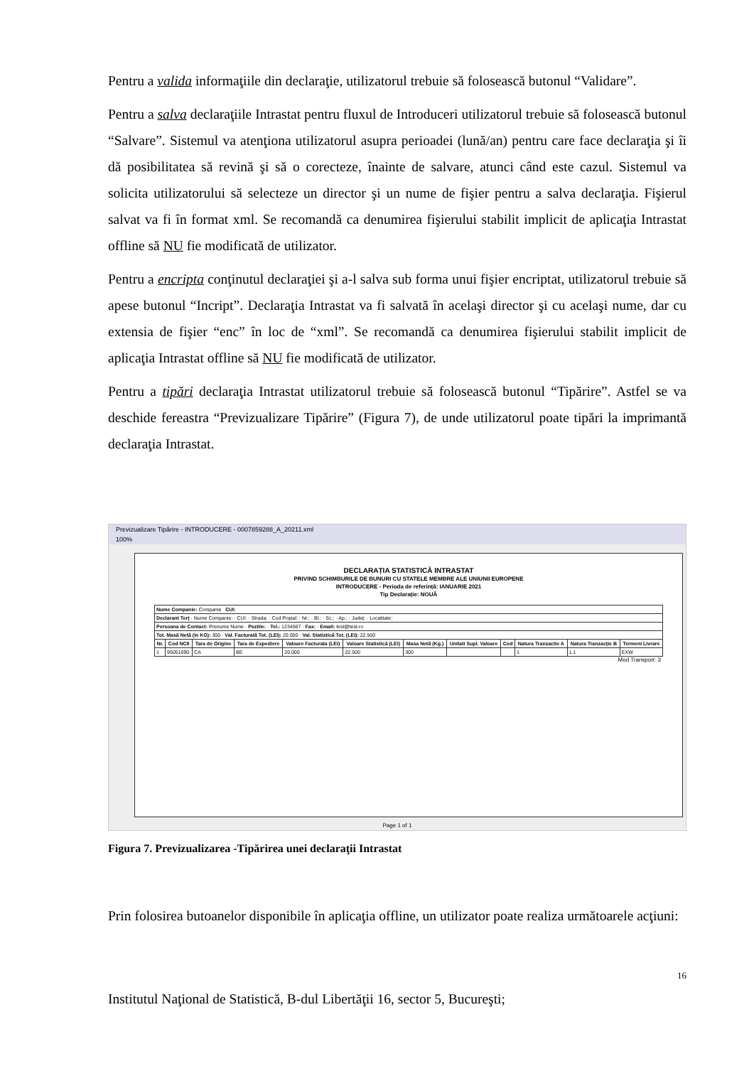Pentru a valida informaţiile din declaraţie, utilizatorul trebuie să folosească butonul “Validare”.
Pentru a salva declaraţiile Intrastat pentru fluxul de Introduceri utilizatorul trebuie să folosească butonul “Salvare”. Sistemul va atenţiona utilizatorul asupra perioadei (lună/an) pentru care face declaraţia şi îi dă posibilitatea să revină şi să o corecteze, înainte de salvare, atunci când este cazul. Sistemul va solicita utilizatorului să selecteze un director şi un nume de fişier pentru a salva declaraţia. Fişierul salvat va fi în format xml. Se recomandă ca denumirea fişierului stabilit implicit de aplicaţia Intrastat offline să NU fie modificată de utilizator.
Pentru a encripta conţinutul declaraţiei şi a-l salva sub forma unui fişier encriptat, utilizatorul trebuie să apese butonul “Incript”. Declaraţia Intrastat va fi salvată în acelaşi director şi cu acelaşi nume, dar cu extensia de fişier “enc” în loc de “xml”. Se recomandă ca denumirea fişierului stabilit implicit de aplicaţia Intrastat offline să NU fie modificată de utilizator.
Pentru a tipări declaraţia Intrastat utilizatorul trebuie să folosească butonul “Tipărire”. Astfel se va deschide fereastra “Previzualizare Tipărire” (Figura 7), de unde utilizatorul poate tipări la imprimantă declaraţia Intrastat.
Previzualizare Tipărire - INTRODUCERE - 0007859288_A_20211.xml
100%
DECLARAȚIA STATISTICĂ INTRASTAT
PRIVIND SCHIMBURILE DE BUNURI CU STATELE MEMBRE ALE UNIUNII EUROPENE
INTRODUCERE - Perioda de referință: IANUARIE 2021
Tip Declarație: NOUĂ
| Nume Companie: Companie CUI: | | | | | | | | | | | |
| Declarant Terț · Nume Companie: · CUI: · Strada: · Cod Poștal: · Nr.: · Bl.: · Sc.: · Ap.: · Județ: · Localitate: | | | | | | | | | | | |
| Persoana de Contact: Prenume Nume · Pozitie: · Tel.: 1234567 · Fax: · Email: test@test.ro | | | | | | | | | | | |
| Tot. Masă Netă (in KG): 300 · Val. Facturată Tot. (LEI): 20.000 · Val. Statistică Tot. (LEI): 22.500 | | | | | | | | | | | |
| Nr. | Cod NC8 | Tara de Origine | Tara de Expediere | Valoare Facturata (LEI) | Valoare Statistică (LEI) | Masa Netă (Kg.) | Unitati Supl. Valoare | Cod | Natura Tranzactie A | Natura Tranzacție B | Termeni Livrare |
| 1 | 95051090 | CA | BE | 20.000 | 22.500 | 300 | | | 1 | 1.1 | EXW |
Mod Transport: 3
Page 1 of 1
Figura 7. Previzualizarea -Tipărirea unei declaraţii Intrastat
Prin folosirea butoanelor disponibile în aplicaţia offline, un utilizator poate realiza următoarele acţiuni:
16
Institutul Naţional de Statistică, B-dul Libertăţii 16, sector 5, Bucureşti;